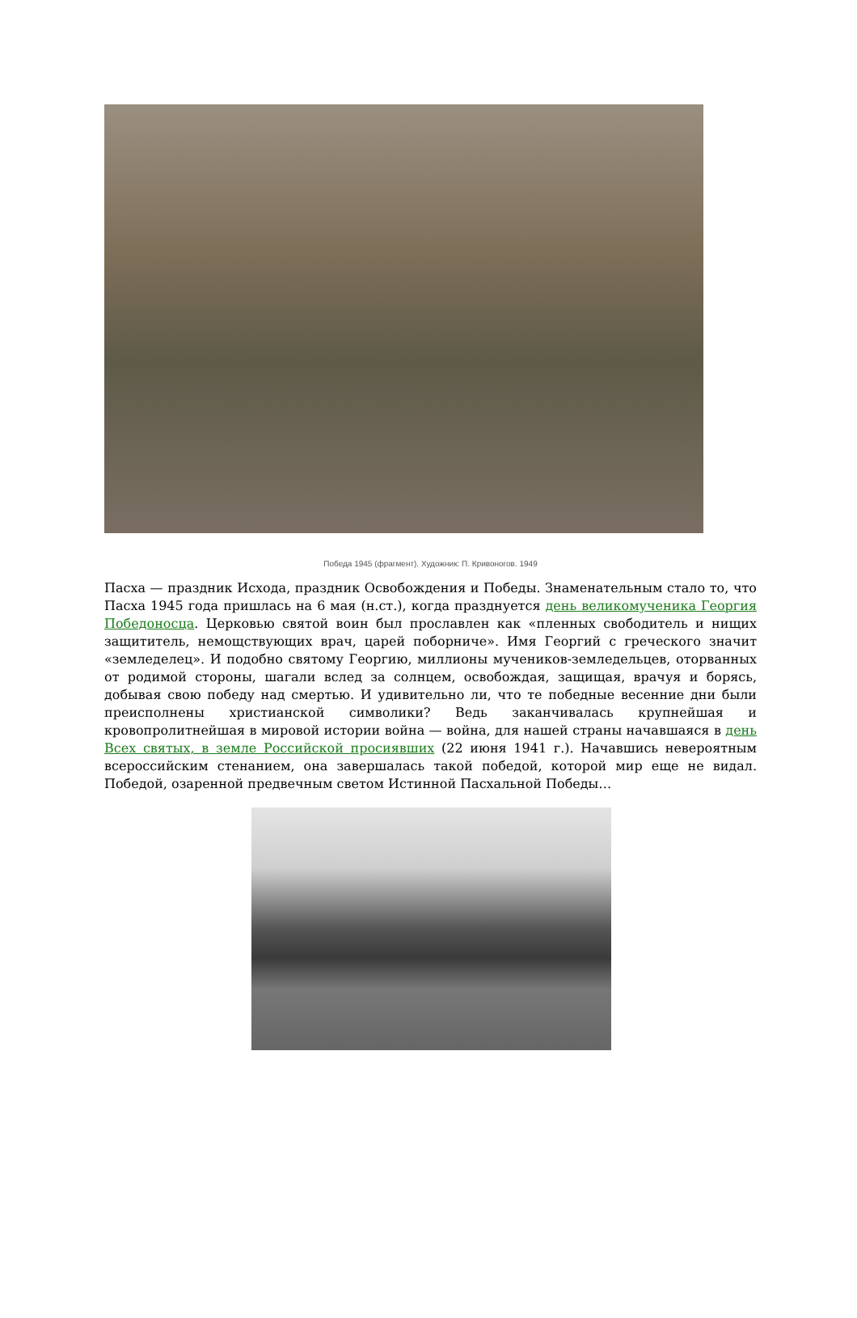Победа 1945 (фрагмент). Художник: П. Кривоногов. 1949
Пасха — праздник Исхода, праздник Освобождения и Победы. Знаменательным стало то, что Пасха 1945 года пришлась на 6 мая (н.ст.), когда празднуется день великомученика Георгия Победоносца. Церковью святой воин был прославлен как «пленных свободитель и нищих защититель, немощствующих врач, царей поборниче». Имя Георгий с греческого значит «земледелец». И подобно святому Георгию, миллионы мучеников-земледельцев, оторванных от родимой стороны, шагали вслед за солнцем, освобождая, защищая, врачуя и борясь, добывая свою победу над смертью. И удивительно ли, что те победные весенние дни были преисполнены христианской символики? Ведь заканчивалась крупнейшая и кровопролитнейшая в мировой истории война — война, для нашей страны начавшаяся в день Всех святых, в земле Российской просиявших (22 июня 1941 г.). Начавшись невероятным всероссийским стенанием, она завершалась такой победой, которой мир еще не видал. Победой, озаренной предвечным светом Истинной Пасхальной Победы…